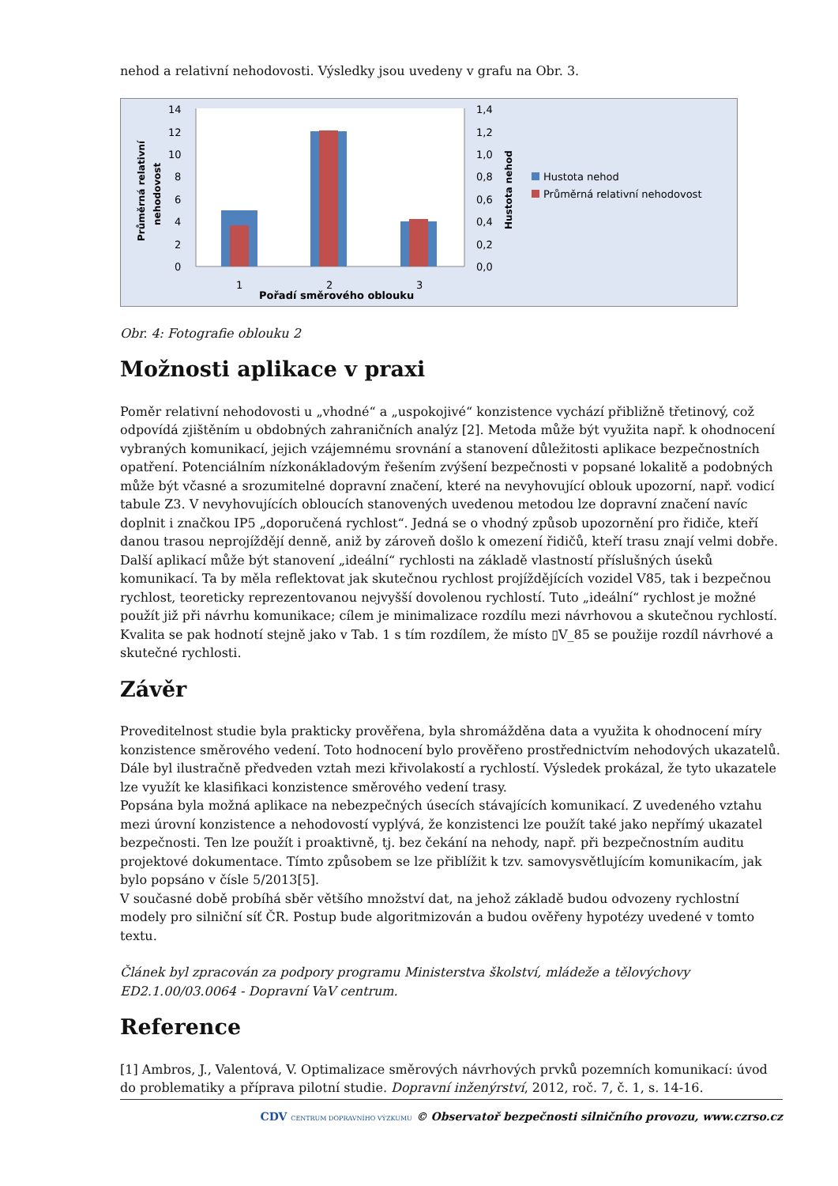nehod a relativní nehodovosti. Výsledky jsou uvedeny v grafu na Obr. 3.
14
12
10
8
6
4
2
0
1,4
1,2
1,0
0,8
0,6
0,4
0,2
0,0
1
2
3
Pořadí směrového oblouku
Průměrná relativní
nehodovost
Hustota nehod
Hustota nehod
Průměrná relativní nehodovost
Obr. 4: Fotografie oblouku 2
Možnosti aplikace v praxi
Poměr relativní nehodovosti u „vhodné“ a „uspokojivé“ konzistence vychází přibližně třetinový, což odpovídá zjištěním u obdobných zahraničních analýz [2]. Metoda může být využita např. k ohodnocení vybraných komunikací, jejich vzájemnému srovnání a stanovení důležitosti aplikace bezpečnostních opatření. Potenciálním nízkonákladovým řešením zvýšení bezpečnosti v popsané lokalitě a podobných může být včasné a srozumitelné dopravní značení, které na nevyhovující oblouk upozorní, např. vodicí tabule Z3. V nevyhovujících obloucích stanovených uvedenou metodou lze dopravní značení navíc doplnit i značkou IP5 „doporučená rychlost“. Jedná se o vhodný způsob upozornění pro řidiče, kteří danou trasou neprojíždějí denně, aniž by zároveň došlo k omezení řidičů, kteří trasu znají velmi dobře.
Další aplikací může být stanovení „ideální“ rychlosti na základě vlastností příslušných úseků komunikací. Ta by měla reflektovat jak skutečnou rychlost projíždějících vozidel V85, tak i bezpečnou rychlost, teoreticky reprezentovanou nejvyšší dovolenou rychlostí. Tuto „ideální“ rychlost je možné použít již při návrhu komunikace; cílem je minimalizace rozdílu mezi návrhovou a skutečnou rychlostí. Kvalita se pak hodnotí stejně jako v Tab. 1 s tím rozdílem, že místo ▯V_85 se použije rozdíl návrhové a skutečné rychlosti.
Závěr
Proveditelnost studie byla prakticky prověřena, byla shromážděna data a využita k ohodnocení míry konzistence směrového vedení. Toto hodnocení bylo prověřeno prostřednictvím nehodových ukazatelů. Dále byl ilustračně předveden vztah mezi křivolakostí a rychlostí. Výsledek prokázal, že tyto ukazatele lze využít ke klasifikaci konzistence směrového vedení trasy.
Popsána byla možná aplikace na nebezpečných úsecích stávajících komunikací. Z uvedeného vztahu mezi úrovní konzistence a nehodovostí vyplývá, že konzistenci lze použít také jako nepřímý ukazatel bezpečnosti. Ten lze použít i proaktivně, tj. bez čekání na nehody, např. při bezpečnostním auditu projektové dokumentace. Tímto způsobem se lze přiblížit k tzv. samovysvětlujícím komunikacím, jak bylo popsáno v čísle 5/2013[5].
V současné době probíhá sběr většího množství dat, na jehož základě budou odvozeny rychlostní modely pro silniční síť ČR. Postup bude algoritmizován a budou ověřeny hypotézy uvedené v tomto textu.
Článek byl zpracován za podpory programu Ministerstva školství, mládeže a tělovýchovy ED2.1.00/03.0064 - Dopravní VaV centrum.
Reference
[1] Ambros, J., Valentová, V. Optimalizace směrových návrhových prvků pozemních komunikací: úvod do problematiky a příprava pilotní studie. Dopravní inženýrství, 2012, roč. 7, č. 1, s. 14-16.
CDV CENTRUM DOPRAVNÍHO VÝZKUMU © Observatoř bezpečnosti silničního provozu, www.czrso.cz